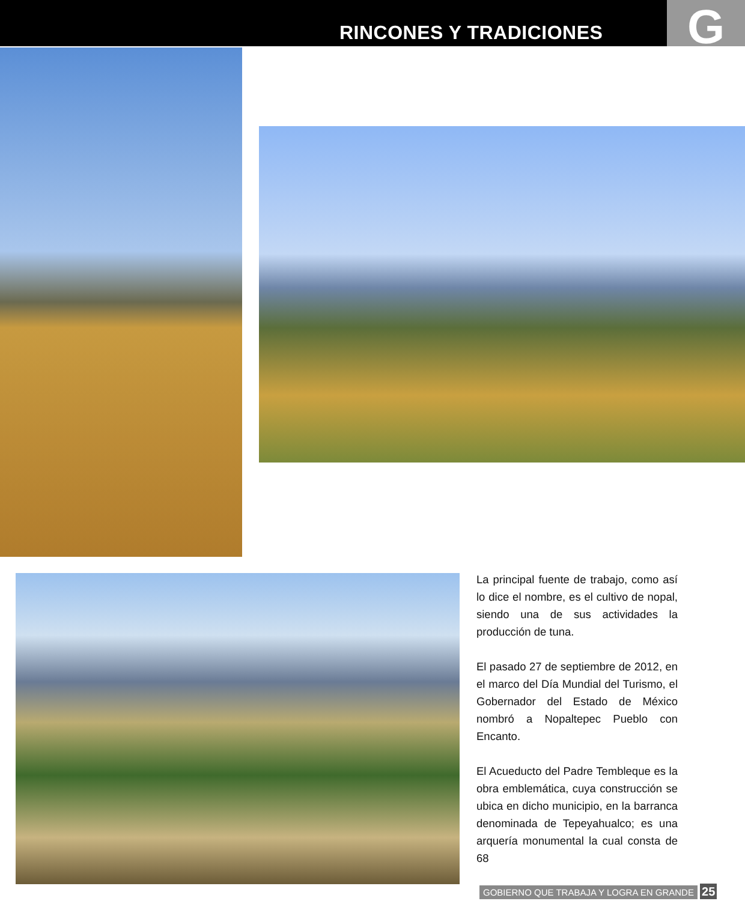RINCONES Y TRADICIONES G
La principal fuente de trabajo, como así lo dice el nombre, es el cultivo de nopal, siendo una de sus actividades la producción de tuna.
El pasado 27 de septiembre de 2012, en el marco del Día Mundial del Turismo, el Gobernador del Estado de México nombró a Nopaltepec Pueblo con Encanto.
El Acueducto del Padre Tembleque es la obra emblemática, cuya construcción se ubica en dicho municipio, en la barranca denominada de Tepeyahualco; es una arquería monumental la cual consta de 68
GOBIERNO QUE TRABAJA Y LOGRA EN GRANDE 25